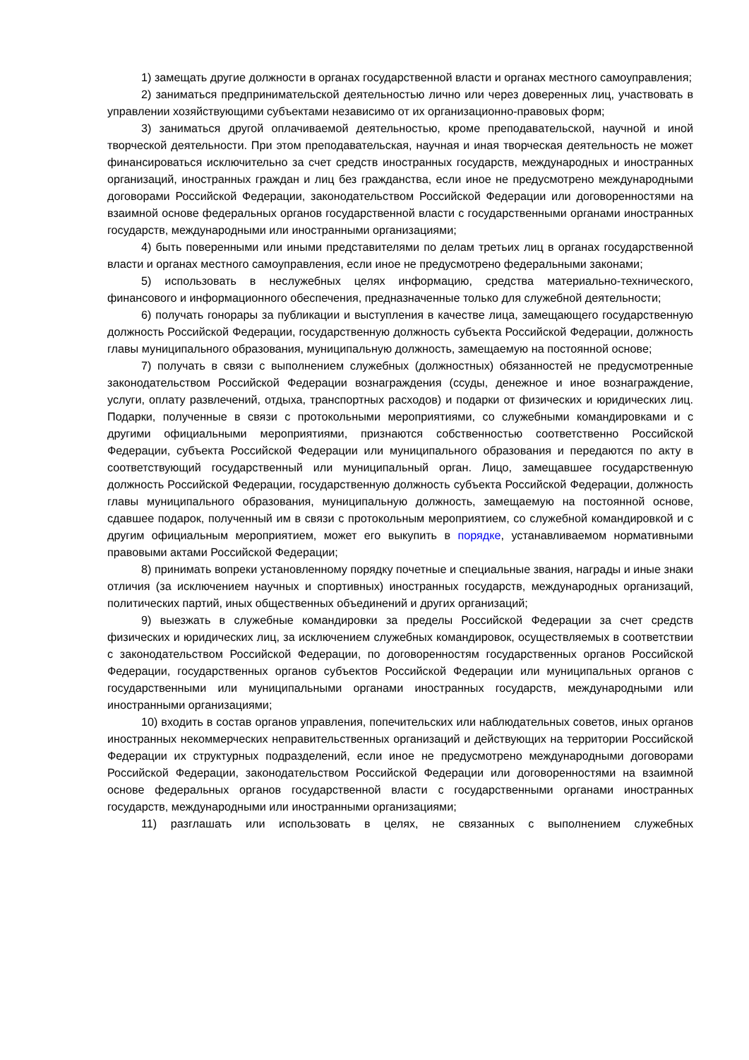1) замещать другие должности в органах государственной власти и органах местного самоуправления;
2) заниматься предпринимательской деятельностью лично или через доверенных лиц, участвовать в управлении хозяйствующими субъектами независимо от их организационно-правовых форм;
3) заниматься другой оплачиваемой деятельностью, кроме преподавательской, научной и иной творческой деятельности. При этом преподавательская, научная и иная творческая деятельность не может финансироваться исключительно за счет средств иностранных государств, международных и иностранных организаций, иностранных граждан и лиц без гражданства, если иное не предусмотрено международными договорами Российской Федерации, законодательством Российской Федерации или договоренностями на взаимной основе федеральных органов государственной власти с государственными органами иностранных государств, международными или иностранными организациями;
4) быть поверенными или иными представителями по делам третьих лиц в органах государственной власти и органах местного самоуправления, если иное не предусмотрено федеральными законами;
5) использовать в неслужебных целях информацию, средства материально-технического, финансового и информационного обеспечения, предназначенные только для служебной деятельности;
6) получать гонорары за публикации и выступления в качестве лица, замещающего государственную должность Российской Федерации, государственную должность субъекта Российской Федерации, должность главы муниципального образования, муниципальную должность, замещаемую на постоянной основе;
7) получать в связи с выполнением служебных (должностных) обязанностей не предусмотренные законодательством Российской Федерации вознаграждения (ссуды, денежное и иное вознаграждение, услуги, оплату развлечений, отдыха, транспортных расходов) и подарки от физических и юридических лиц. Подарки, полученные в связи с протокольными мероприятиями, со служебными командировками и с другими официальными мероприятиями, признаются собственностью соответственно Российской Федерации, субъекта Российской Федерации или муниципального образования и передаются по акту в соответствующий государственный или муниципальный орган. Лицо, замещавшее государственную должность Российской Федерации, государственную должность субъекта Российской Федерации, должность главы муниципального образования, муниципальную должность, замещаемую на постоянной основе, сдавшее подарок, полученный им в связи с протокольным мероприятием, со служебной командировкой и с другим официальным мероприятием, может его выкупить в порядке, устанавливаемом нормативными правовыми актами Российской Федерации;
8) принимать вопреки установленному порядку почетные и специальные звания, награды и иные знаки отличия (за исключением научных и спортивных) иностранных государств, международных организаций, политических партий, иных общественных объединений и других организаций;
9) выезжать в служебные командировки за пределы Российской Федерации за счет средств физических и юридических лиц, за исключением служебных командировок, осуществляемых в соответствии с законодательством Российской Федерации, по договоренностям государственных органов Российской Федерации, государственных органов субъектов Российской Федерации или муниципальных органов с государственными или муниципальными органами иностранных государств, международными или иностранными организациями;
10) входить в состав органов управления, попечительских или наблюдательных советов, иных органов иностранных некоммерческих неправительственных организаций и действующих на территории Российской Федерации их структурных подразделений, если иное не предусмотрено международными договорами Российской Федерации, законодательством Российской Федерации или договоренностями на взаимной основе федеральных органов государственной власти с государственными органами иностранных государств, международными или иностранными организациями;
11) разглашать или использовать в целях, не связанных с выполнением служебных